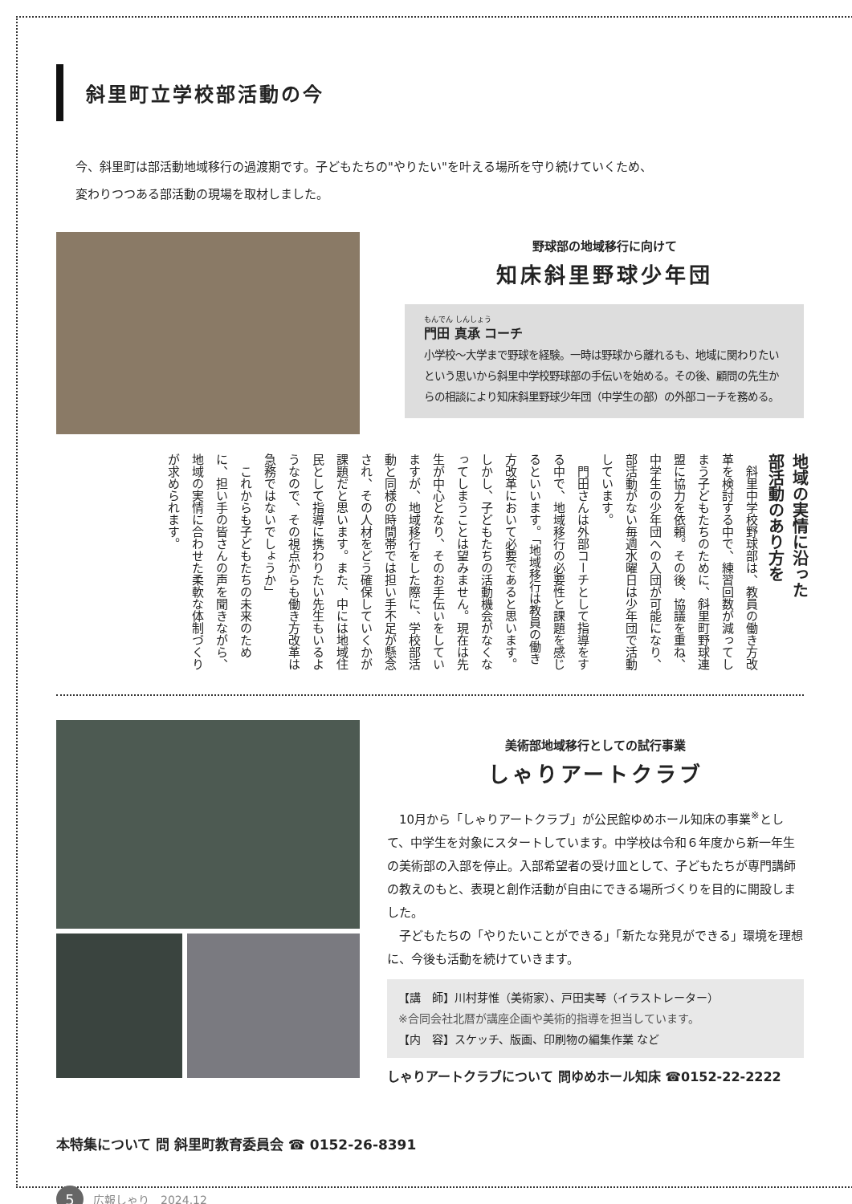斜里町立学校部活動の今
今、斜里町は部活動地域移行の過渡期です。子どもたちの"やりたい"を叶える場所を守り続けていくため、
変わりつつある部活動の現場を取材しました。
野球部の地域移行に向けて
知床斜里野球少年団
もんでん しんしょう
門田 真承 コーチ
小学校〜大学まで野球を経験。一時は野球から離れるも、地域に関わりたいという思いから斜里中学校野球部の手伝いを始める。その後、顧問の先生からの相談により知床斜里野球少年団（中学生の部）の外部コーチを務める。
地域の実情に沿った
部活動のあり方を
　斜里中学校野球部は、教員の働き方改革を検討する中で、練習回数が減ってしまう子どもたちのために、斜里町野球連盟に協力を依頼。その後、協議を重ね、中学生の少年団への入団が可能になり、部活動がない毎週水曜日は少年団で活動しています。
　門田さんは外部コーチとして指導をする中で、地域移行の必要性と課題を感じるといいます。「地域移行は教員の働き方改革において必要であると思います。しかし、子どもたちの活動機会がなくなってしまうことは望みません。現在は先生が中心となり、そのお手伝いをしていますが、地域移行をした際に、学校部活動と同様の時間帯では担い手不足が懸念され、その人材をどう確保していくかが課題だと思います。また、中には地域住民として指導に携わりたい先生もいるようなので、その視点からも働き方改革は急務ではないでしょうか」
　これからも子どもたちの未来のために、担い手の皆さんの声を聞きながら、地域の実情に合わせた柔軟な体制づくりが求められます。
美術部地域移行としての試行事業
しゃりアートクラブ
　10月から「しゃりアートクラブ」が公民館ゆめホール知床の事業<sup>※</sup>として、中学生を対象にスタートしています。中学校は令和６年度から新一年生の美術部の入部を停止。入部希望者の受け皿として、子どもたちが専門講師の教えのもと、表現と創作活動が自由にできる場所づくりを目的に開設しました。
　子どもたちの「やりたいことができる」「新たな発見ができる」環境を理想に、今後も活動を続けていきます。
【講　師】川村芽惟（美術家）、戸田実琴（イラストレーター）
※合同会社北暦が講座企画や美術的指導を担当しています。
【内　容】スケッチ、版画、印刷物の編集作業 など
しゃりアートクラブについて 問ゆめホール知床 ☎0152-22-2222
本特集について 問 斜里町教育委員会 ☎ 0152-26-8391
5 広報しゃり　2024.12